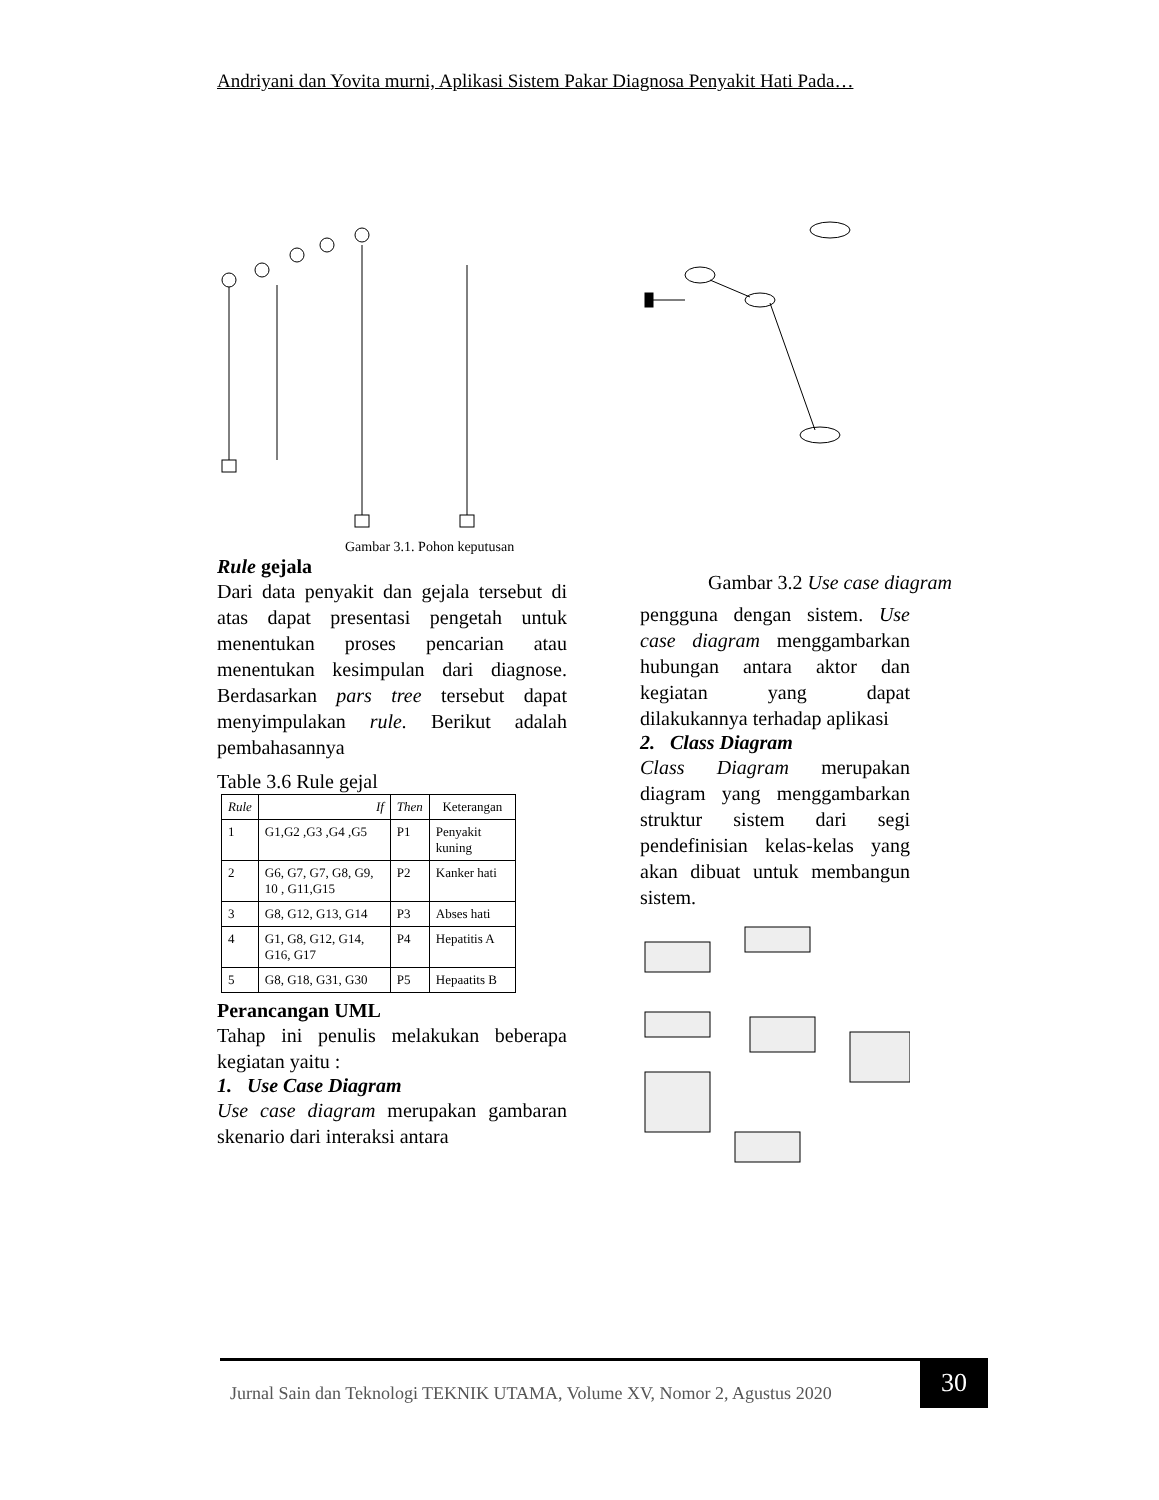Andriyani dan Yovita murni, Aplikasi Sistem Pakar Diagnosa Penyakit Hati Pada…
Gambar 3.1. Pohon keputusan
Rule gejala
Dari data penyakit dan gejala tersebut di atas dapat presentasi pengetah untuk menentukan proses pencarian atau menentukan kesimpulan dari diagnose. Berdasarkan pars tree tersebut dapat menyimpulakan rule. Berikut adalah pembahasannya
Table 3.6 Rule gejal
| Rule | If | Then | Keterangan |
| --- | --- | --- | --- |
| 1 | G1,G2 ,G3 ,G4 ,G5 | P1 | Penyakit kuning |
| 2 | G6, G7, G7, G8, G9, 10 , G11,G15 | P2 | Kanker hati |
| 3 | G8, G12, G13, G14 | P3 | Abses hati |
| 4 | G1, G8, G12, G14, G16, G17 | P4 | Hepatitis A |
| 5 | G8, G18, G31, G30 | P5 | Hepaatits B |
Perancangan UML
Tahap ini penulis melakukan beberapa kegiatan yaitu :
1. Use Case Diagram
Use case diagram merupakan gambaran skenario dari interaksi antara
Gambar 3.2 Use case diagram
pengguna dengan sistem. Use case diagram menggambarkan hubungan antara aktor dan kegiatan yang dapat dilakukannya terhadap aplikasi
2. Class Diagram
Class Diagram merupakan diagram yang menggambarkan struktur sistem dari segi pendefinisian kelas-kelas yang akan dibuat untuk membangun sistem.
Jurnal Sain dan Teknologi TEKNIK UTAMA, Volume XV, Nomor 2, Agustus 2020
30